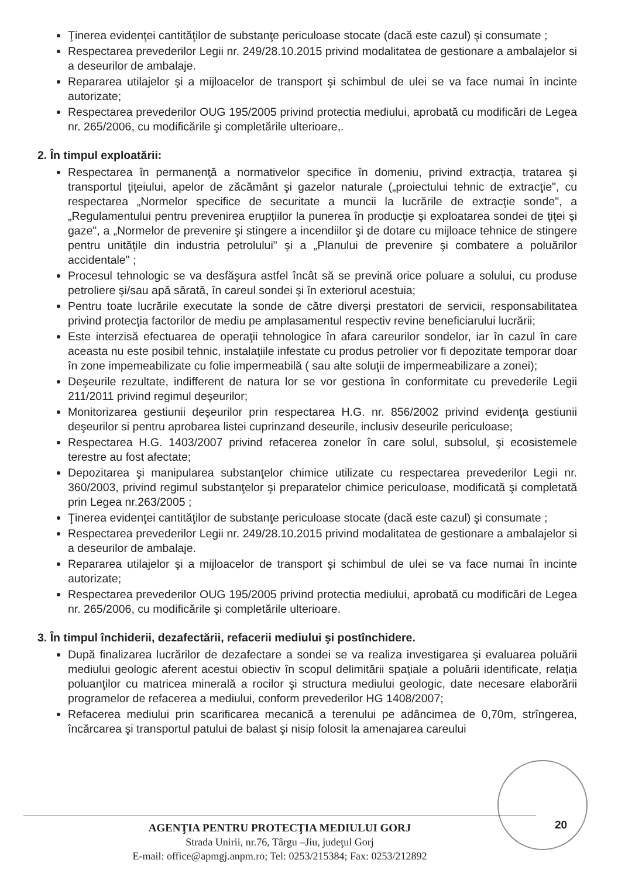Ţinerea evidenţei cantităţilor de substanţe periculoase stocate (dacă este cazul) şi consumate ;
Respectarea prevederilor Legii nr. 249/28.10.2015 privind modalitatea de gestionare a ambalajelor si a deseurilor de ambalaje.
Repararea utilajelor şi a mijloacelor de transport şi schimbul de ulei se va face numai în incinte autorizate;
Respectarea prevederilor OUG 195/2005 privind protectia mediului, aprobată cu modificări de Legea nr. 265/2006, cu modificările şi completările ulterioare,.
2. În timpul exploatării:
Respectarea în permanenţă a normativelor specifice în domeniu, privind extracţia, tratarea şi transportul ţiţeiului, apelor de zăcământ şi gazelor naturale („proiectului tehnic de extracţie", cu respectarea „Normelor specifice de securitate a muncii la lucrările de extracţie sonde", a „Regulamentului pentru prevenirea erupţiilor la punerea în producţie şi exploatarea sondei de ţiţei şi gaze", a „Normelor de prevenire şi stingere a incendiilor şi de dotare cu mijloace tehnice de stingere pentru unităţile din industria petrolului" şi a „Planului de prevenire şi combatere a poluărilor accidentale" ;
Procesul tehnologic se va desfăşura astfel încât să se prevină orice poluare a solului, cu produse petroliere şi/sau apă sărată, în careul sondei şi în exteriorul acestuia;
Pentru toate lucrările executate la sonde de către diverşi prestatori de servicii, responsabilitatea privind protecţia factorilor de mediu pe amplasamentul respectiv revine beneficiarului lucrării;
Este interzisă efectuarea de operaţii tehnologice în afara careurilor sondelor, iar în cazul în care aceasta nu este posibil tehnic, instalaţiile infestate cu produs petrolier vor fi depozitate temporar doar în zone impemeabilizate cu folie impermeabilă ( sau alte soluţii de impermeabilizare a zonei);
Deşeurile rezultate, indifferent de natura lor se vor gestiona în conformitate cu prevederile Legii 211/2011 privind regimul deşeurilor;
Monitorizarea gestiunii deşeurilor prin respectarea H.G. nr. 856/2002 privind evidenţa gestiunii deşeurilor si pentru aprobarea listei cuprinzand deseurile, inclusiv deseurile periculoase;
Respectarea H.G. 1403/2007 privind refacerea zonelor în care solul, subsolul, şi ecosistemele terestre au fost afectate;
Depozitarea şi manipularea substanţelor chimice utilizate cu respectarea prevederilor Legii nr. 360/2003, privind regimul substanţelor şi preparatelor chimice periculoase, modificată şi completată prin Legea nr.263/2005 ;
Ţinerea evidenţei cantităţilor de substanţe periculoase stocate (dacă este cazul) şi consumate ;
Respectarea prevederilor Legii nr. 249/28.10.2015 privind modalitatea de gestionare a ambalajelor si a deseurilor de ambalaje.
Repararea utilajelor şi a mijloacelor de transport şi schimbul de ulei se va face numai în incinte autorizate;
Respectarea prevederilor OUG 195/2005 privind protectia mediului, aprobată cu modificări de Legea nr. 265/2006, cu modificările şi completările ulterioare.
3. În timpul închiderii, dezafectării, refacerii mediului şi postînchidere.
După finalizarea lucrărilor de dezafectare a sondei se va realiza investigarea şi evaluarea poluării mediului geologic aferent acestui obiectiv în scopul delimitării spaţiale a poluării identificate, relaţia poluanţilor cu matricea minerală a rocilor şi structura mediului geologic, date necesare elaborării programelor de refacerea a mediului, conform prevederilor HG 1408/2007;
Refacerea mediului prin scarificarea mecanică a terenului pe adâncimea de 0,70m, strîngerea, încărcarea şi transportul patului de balast şi nisip folosit la amenajarea careului
AGENŢIA PENTRU PROTECŢIA MEDIULUI GORJ
Strada Unirii, nr.76, Târgu –Jiu, judeţul Gorj
E-mail: office@apmgj.anpm.ro; Tel: 0253/215384; Fax: 0253/212892
20